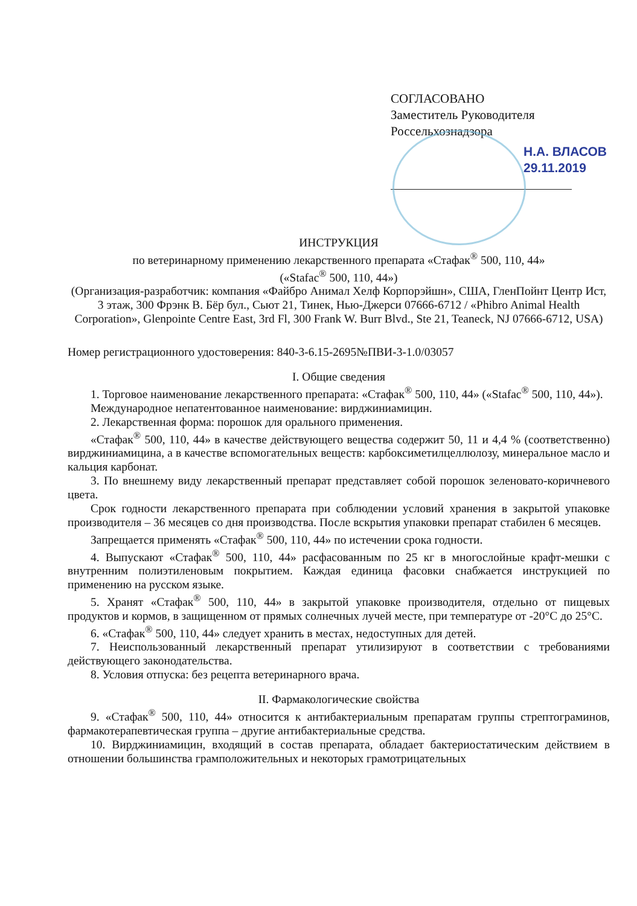СОГЛАСОВАНО
Заместитель Руководителя
Россельхознадзора
Н.А. ВЛАСОВ
29.11.2019
ИНСТРУКЦИЯ
по ветеринарному применению лекарственного препарата «Стафак<sup>®</sup> 500, 110, 44»
(«Stafac<sup>®</sup> 500, 110, 44»)
(Организация-разработчик: компания «Файбро Анимал Хелф Корпорэйшн», США, ГленПойнт Центр Ист, 3 этаж, 300 Фрэнк В. Бёр бул., Сьют 21, Тинек, Нью-Джерси 07666-6712 / «Phibro Animal Health Corporation», Glenpointe Centre East, 3rd Fl, 300 Frank W. Burr Blvd., Ste 21, Teaneck, NJ 07666-6712, USA)
Номер регистрационного удостоверения: 840-3-6.15-2695№ПВИ-3-1.0/03057
I. Общие сведения
1. Торговое наименование лекарственного препарата: «Стафак<sup>®</sup> 500, 110, 44» («Stafac<sup>®</sup> 500, 110, 44»).
Международное непатентованное наименование: вирджиниамицин.
2. Лекарственная форма: порошок для орального применения.
«Стафак<sup>®</sup> 500, 110, 44» в качестве действующего вещества содержит 50, 11 и 4,4 % (соответственно) вирджиниамицина, а в качестве вспомогательных веществ: карбоксиметилцеллюлозу, минеральное масло и кальция карбонат.
3. По внешнему виду лекарственный препарат представляет собой порошок зеленовато-коричневого цвета.
Срок годности лекарственного препарата при соблюдении условий хранения в закрытой упаковке производителя – 36 месяцев со дня производства. После вскрытия упаковки препарат стабилен 6 месяцев.
Запрещается применять «Стафак<sup>®</sup> 500, 110, 44» по истечении срока годности.
4. Выпускают «Стафак<sup>®</sup> 500, 110, 44» расфасованным по 25 кг в многослойные крафт-мешки с внутренним полиэтиленовым покрытием. Каждая единица фасовки снабжается инструкцией по применению на русском языке.
5. Хранят «Стафак<sup>®</sup> 500, 110, 44» в закрытой упаковке производителя, отдельно от пищевых продуктов и кормов, в защищенном от прямых солнечных лучей месте, при температуре от -20°С до 25°С.
6. «Стафак<sup>®</sup> 500, 110, 44» следует хранить в местах, недоступных для детей.
7. Неиспользованный лекарственный препарат утилизируют в соответствии с требованиями действующего законодательства.
8. Условия отпуска: без рецепта ветеринарного врача.
II. Фармакологические свойства
9. «Стафак<sup>®</sup> 500, 110, 44» относится к антибактериальным препаратам группы стрептограминов, фармакотерапевтическая группа – другие антибактериальные средства.
10. Вирджиниамицин, входящий в состав препарата, обладает бактериостатическим действием в отношении большинства грамположительных и некоторых грамотрицательных